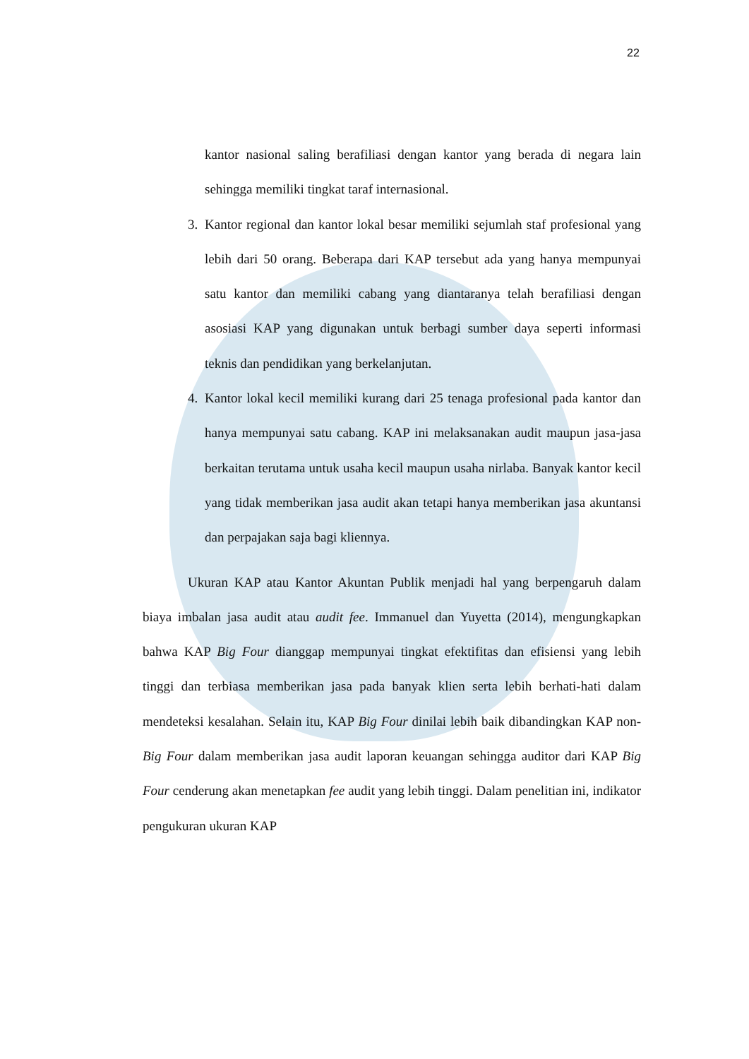22
kantor nasional saling berafiliasi dengan kantor yang berada di negara lain sehingga memiliki tingkat taraf internasional.
3. Kantor regional dan kantor lokal besar memiliki sejumlah staf profesional yang lebih dari 50 orang. Beberapa dari KAP tersebut ada yang hanya mempunyai satu kantor dan memiliki cabang yang diantaranya telah berafiliasi dengan asosiasi KAP yang digunakan untuk berbagi sumber daya seperti informasi teknis dan pendidikan yang berkelanjutan.
4. Kantor lokal kecil memiliki kurang dari 25 tenaga profesional pada kantor dan hanya mempunyai satu cabang. KAP ini melaksanakan audit maupun jasa-jasa berkaitan terutama untuk usaha kecil maupun usaha nirlaba. Banyak kantor kecil yang tidak memberikan jasa audit akan tetapi hanya memberikan jasa akuntansi dan perpajakan saja bagi kliennya.
Ukuran KAP atau Kantor Akuntan Publik menjadi hal yang berpengaruh dalam biaya imbalan jasa audit atau audit fee. Immanuel dan Yuyetta (2014), mengungkapkan bahwa KAP Big Four dianggap mempunyai tingkat efektifitas dan efisiensi yang lebih tinggi dan terbiasa memberikan jasa pada banyak klien serta lebih berhati-hati dalam mendeteksi kesalahan. Selain itu, KAP Big Four dinilai lebih baik dibandingkan KAP non-Big Four dalam memberikan jasa audit laporan keuangan sehingga auditor dari KAP Big Four cenderung akan menetapkan fee audit yang lebih tinggi. Dalam penelitian ini, indikator pengukuran ukuran KAP